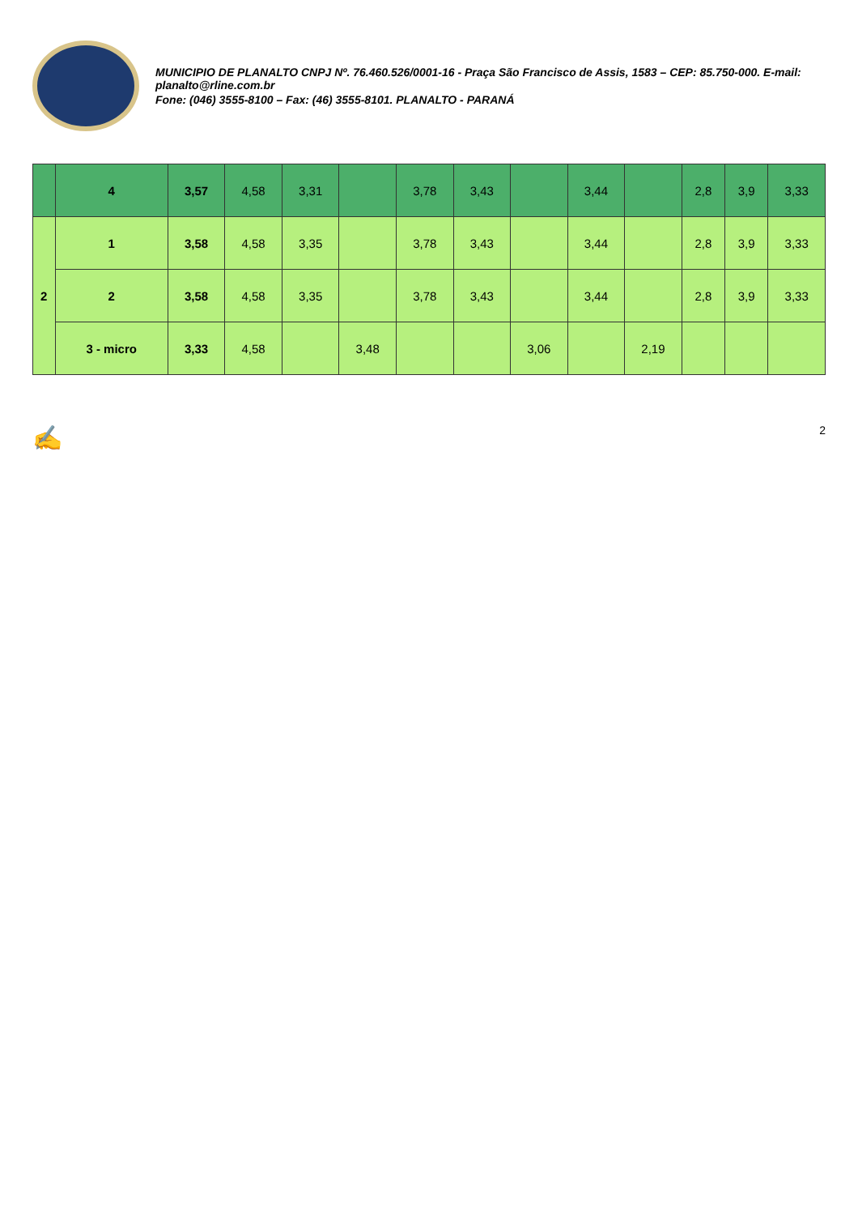MUNICIPIO DE PLANALTO CNPJ Nº. 76.460.526/0001-16 - Praça São Francisco de Assis, 1583 – CEP: 85.750-000. E-mail: planalto@rline.com.br
Fone: (046) 3555-8100 – Fax: (46) 3555-8101. PLANALTO - PARANÁ
| | 4 | 3,57 | 4,58 | 3,31 | | 3,78 | 3,43 | | 3,44 | | 2,8 | 3,9 | 3,33 |
| 2 | 1 | 3,58 | 4,58 | 3,35 | | 3,78 | 3,43 | | 3,44 | | 2,8 | 3,9 | 3,33 |
| | 2 | 3,58 | 4,58 | 3,35 | | 3,78 | 3,43 | | 3,44 | | 2,8 | 3,9 | 3,33 |
| | 3 - micro | 3,33 | 4,58 | | 3,48 | | | 3,06 | | 2,19 | | | |
✍ 2